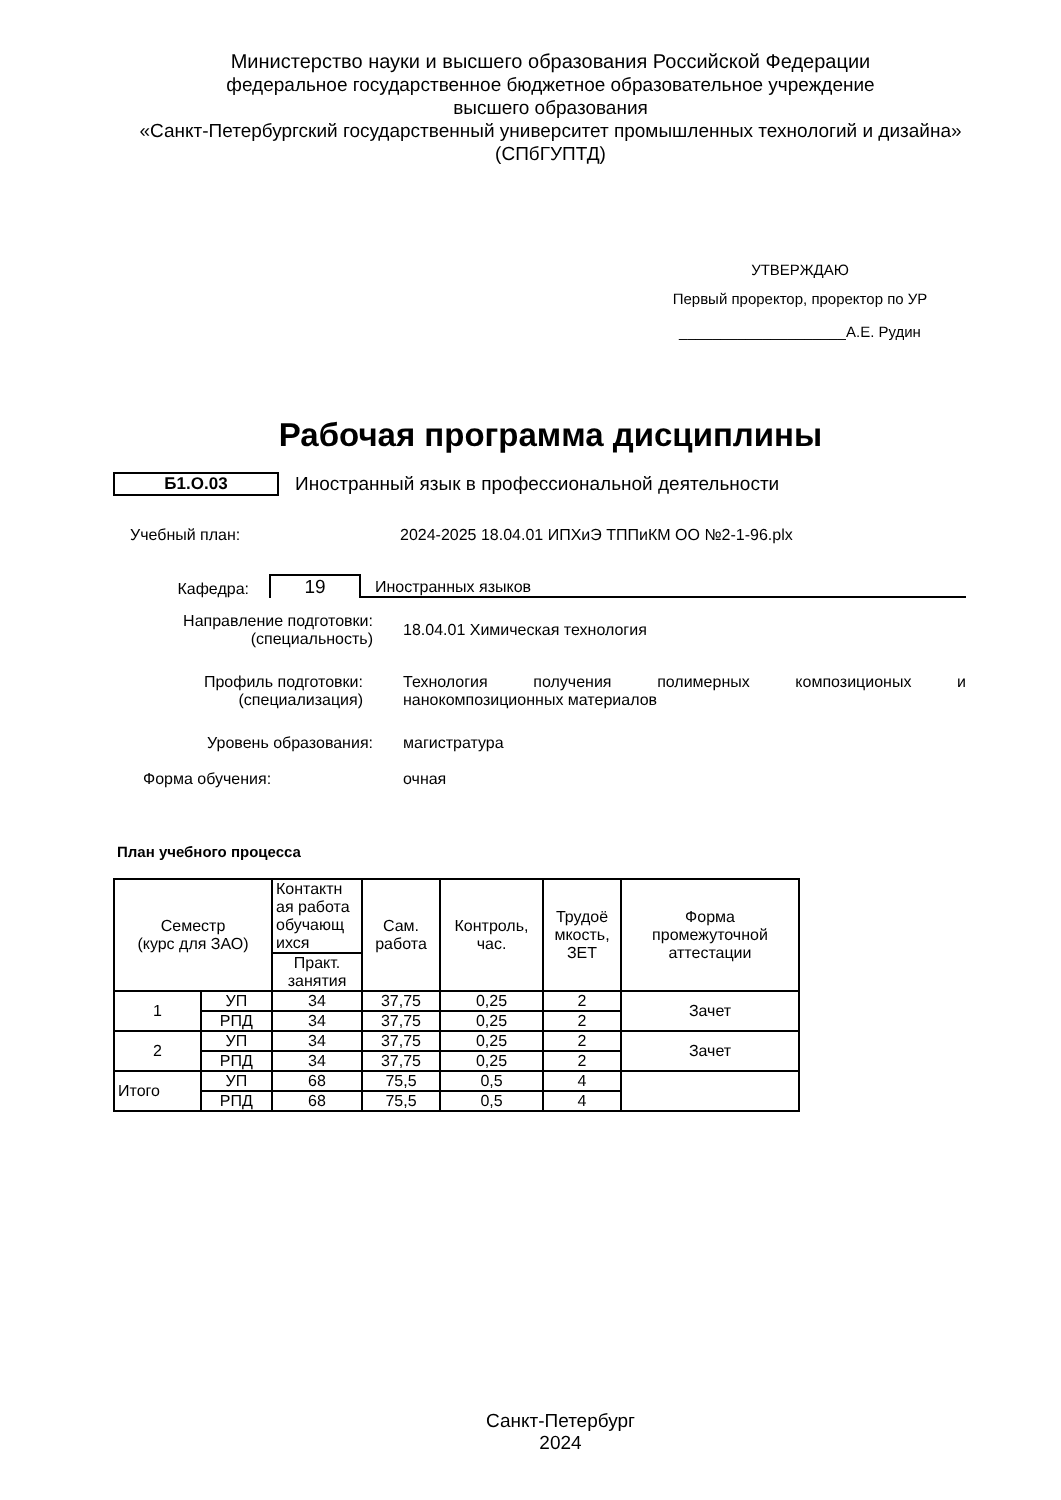Министерство науки и высшего образования Российской Федерации
федеральное государственное бюджетное образовательное учреждение
высшего образования
«Санкт-Петербургский государственный университет промышленных технологий и дизайна»
(СПбГУПТД)
УТВЕРЖДАЮ
Первый проректор, проректор по УР
____________________А.Е. Рудин
Рабочая программа дисциплины
Б1.О.03
Иностранный язык в профессиональной деятельности
Учебный план: 2024-2025 18.04.01 ИПХиЭ ТППиКМ ОО №2-1-96.plx
Кафедра:
19
Иностранных языков
Направление подготовки:
(специальность)
18.04.01 Химическая технология
Профиль подготовки:
(специализация)
Технология получения полимерных композиционых и нанокомпозиционных материалов
Уровень образования: магистратура
Форма обучения: очная
План учебного процесса
| Семестр (курс для ЗАО) | | Контактн ая работа обучающ ихся | Сам. работа | Контроль, час. | Трудоё мкость, ЗЕТ | Форма промежуточной аттестации |
| --- | --- | --- | --- | --- | --- | --- |
| | | Практ. занятия | | | | |
| 1 | УП | 34 | 37,75 | 0,25 | 2 | Зачет |
| | РПД | 34 | 37,75 | 0,25 | 2 | |
| 2 | УП | 34 | 37,75 | 0,25 | 2 | Зачет |
| | РПД | 34 | 37,75 | 0,25 | 2 | |
| Итого | УП | 68 | 75,5 | 0,5 | 4 | |
| | РПД | 68 | 75,5 | 0,5 | 4 | |
Санкт-Петербург
2024